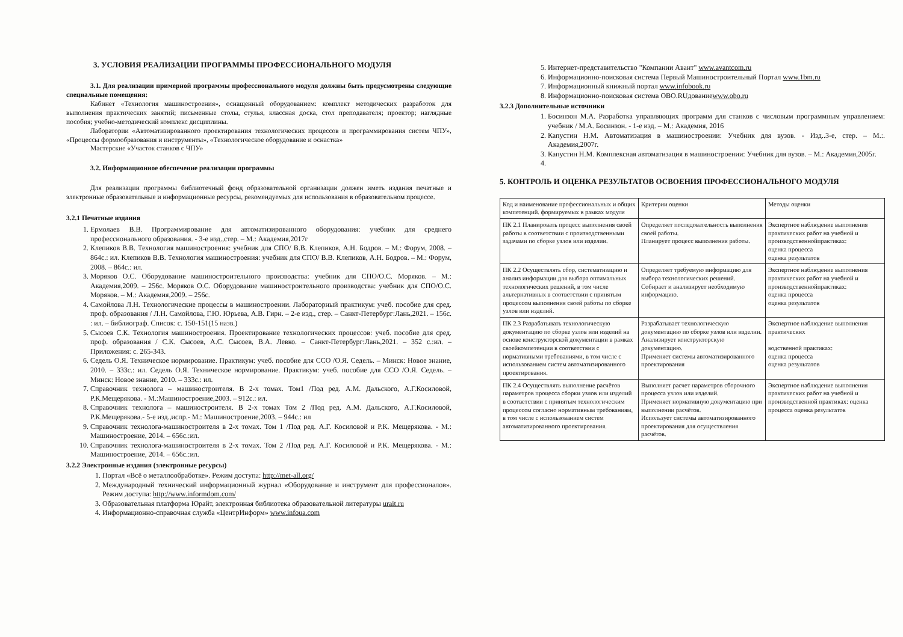3. УСЛОВИЯ РЕАЛИЗАЦИИ ПРОГРАММЫ ПРОФЕССИОНАЛЬНОГО МОДУЛЯ
3.1. Для реализации примерной программы профессионального модуля должны быть предусмотрены следующие специальные помещения:
Кабинет «Технология машиностроения», оснащенный оборудованием: комплект методических разработок для выполнения практических занятий; письменные столы, стулья, классная доска, стол преподавателя; проектор; наглядные пособия; учебно-методический комплекс дисциплины.
Лаборатории «Автоматизированного проектирования технологических процессов и программирования систем ЧПУ», «Процессы формообразования и инструменты», «Технологическое оборудование и оснастка»
Мастерские «Участок станков с ЧПУ»
3.2. Информационное обеспечение реализации программы
Для реализации программы библиотечный фонд образовательной организации должен иметь издания печатные и электронные образовательные и информационные ресурсы, рекомендуемых для использования в образовательном процессе.
3.2.1 Печатные издания
1. Ермолаев В.В. Программирование для автоматизированного оборудования: учебник для среднего профессионального образования. - 3-е изд.,стер. – М.: Академия,2017г
2. Клепиков В.В. Технология машиностроения: учебник для СПО/ В.В. Клепиков, А.Н. Бодров. – М.: Форум, 2008. – 864с.: ил. Клепиков В.В. Технология машиностроения: учебник для СПО/ В.В. Клепиков, А.Н. Бодров. – М.: Форум, 2008. – 864с.: ил.
3. Моряков О.С. Оборудование машиностроительного производства: учебник для СПО/О.С. Моряков. – М.: Академия,2009. – 256с. Моряков О.С. Оборудование машиностроительного производства: учебник для СПО/О.С. Моряков. – М.: Академия,2009. – 256с.
4. Самойлова Л.Н. Технологические процессы в машиностроении. Лабораторный практикум: учеб. пособие для сред. проф. образования / Л.Н. Самойлова, Г.Ю. Юрьева, А.В. Гирн. – 2-е изд., стер. – Санкт-Петербург:Лань,2021. – 156с. : ил. – библиограф. Список: с. 150-151(15 назв.)
5. Сысоев С.К. Технология машиностроения. Проектирование технологических процессов: учеб. пособие для сред. проф. образования / С.К. Сысоев, А.С. Сысоев, В.А. Левко. – Санкт-Петербург:Лань,2021. – 352 с.:ил. – Приложения: с. 265-343.
6. Седель О.Я. Техническое нормирование. Практикум: учеб. пособие для ССО /О.Я. Седель. – Минск: Новое знание, 2010. – 333с.: ил. Седель О.Я. Техническое нормирование. Практикум: учеб. пособие для ССО /О.Я. Седель. – Минск: Новое знание, 2010. – 333с.: ил.
7. Справочник технолога – машиностроителя. В 2-х томах. Том1 /Под ред. А.М. Дальского, А.Г.Косиловой, Р.К.Мещерякова. - М.:Машиностроение,2003. – 912с.: ил.
8. Справочник технолога – машиностроителя. В 2-х томах Том 2 /Под ред. А.М. Дальского, А.Г.Косиловой, Р.К.Мещерякова.- 5-е изд.,испр.- М.: Машиностроение,2003. – 944с.: ил
9. Справочник технолога-машиностроителя в 2-х томах. Том 1 /Под ред. А.Г. Косиловой и Р.К. Мещерякова. - М.: Машиностроение, 2014. – 656с.:ил.
10. Справочник технолога-машиностроителя в 2-х томах. Том 2 /Под ред. А.Г. Косиловой и Р.К. Мещерякова. - М.: Машиностроение, 2014. – 656с.:ил.
3.2.2 Электронные издания (электронные ресурсы)
1. Портал «Всё о металлообработке». Режим доступа: http://met-all.org/
2. Международный технический информационный журнал «Оборудование и инструмент для профессионалов». Режим доступа: http://www.informdom.com/
3. Образовательная платформа Юрайт, электронная библиотека образовательной литературы urait.ru
4. Информационно-справочная служба «ЦентрИнформ» www.infoua.com
5. Интернет-представительство "Компании Авант" www.avantcom.ru
6. Информационно-поисковая система Первый Машиностроительный Портал www.1bm.ru
7. Информационный книжный портал www.infobook.ru
8. Информационно-поисковая система OBO.RUдованиеwww.obo.ru
3.2.3 Дополнительные источники
1. Босинзон М.А. Разработка управляющих программ для станков с числовым программным управлением: учебник / М.А. Босинзон. - 1-е изд. – М.: Академия, 2016
2. Капустин Н.М. Автоматизация в машиностроении: Учебник для вузов. - Изд..3-е, стер. – М.:. Академия,2007г.
3. Капустин Н.М. Комплексная автоматизация в машиностроении: Учебник для вузов. – М.: Академия,2005г.
5. КОНТРОЛЬ И ОЦЕНКА РЕЗУЛЬТАТОВ ОСВОЕНИЯ ПРОФЕССИОНАЛЬНОГО МОДУЛЯ
| Код и наименование профессиональных и общих компетенций. формируемых в рамках модуля | Критерии оценки | Методы оценки |
| ПК 2.1 Планировать процесс выполнения своей работы в соответствии с производственными задачами по сборке узлов или изделии. | Определяет последовательность выполнения своей работы. Планирует процесс выполнения работы. | Экспертное наблюдение выполнения практических работ на учебной и производственнойпрактиках: оценка процесса оценка результатов |
| ПК 2.2 Осуществлять сбор, систематизацию и анализ информации для выбора оптимальных технологических решений, в том числе альтернативных в соответствии с принятым процессом выполнения своей работы по сборке узлов или изделий. | Определяет требуемую информацию для выбора технологических решений. Собирает и анализирует необходимую информацию. | Экспертное наблюдение выполнения практических работ на учебной и производственнойпрактиках: оценка процесса оценка результатов |
| ПК 2.3 Разрабатывать технологическую документацию по сборке узлов или изделий на основе конструкторской документации в рамках своейкомпетенции в соответствии с нормативными требованиями, в том числе с использованием систем автоматизированного проектирования. | Разрабатывает технологическую документацию по сборке узлов или изделии. Анализирует конструкторскую документацию. Применяет системы автоматизированного проектирования | Экспертное наблюдение выполнения практических водственной практиках: оценка процесса оценка результатов |
| ПК 2.4 Осуществлять выполнение расчётов параметров процесса сборки узлов или изделий в соответствии с принятым технологическим процессом согласно нормативным требованиям, в том числе с использованием систем автоматизированного проектирования. | Выполняет расчет параметров сборочного процесса узлов или изделий. Применяет нормативную документацию при выполнении расчётов. Использует системы автоматизированного проектирования для осуществления расчётов. | Экспертное наблюдение выполнения практических работ на учебной и производственной практиках: оценка процесса оценка результатов |